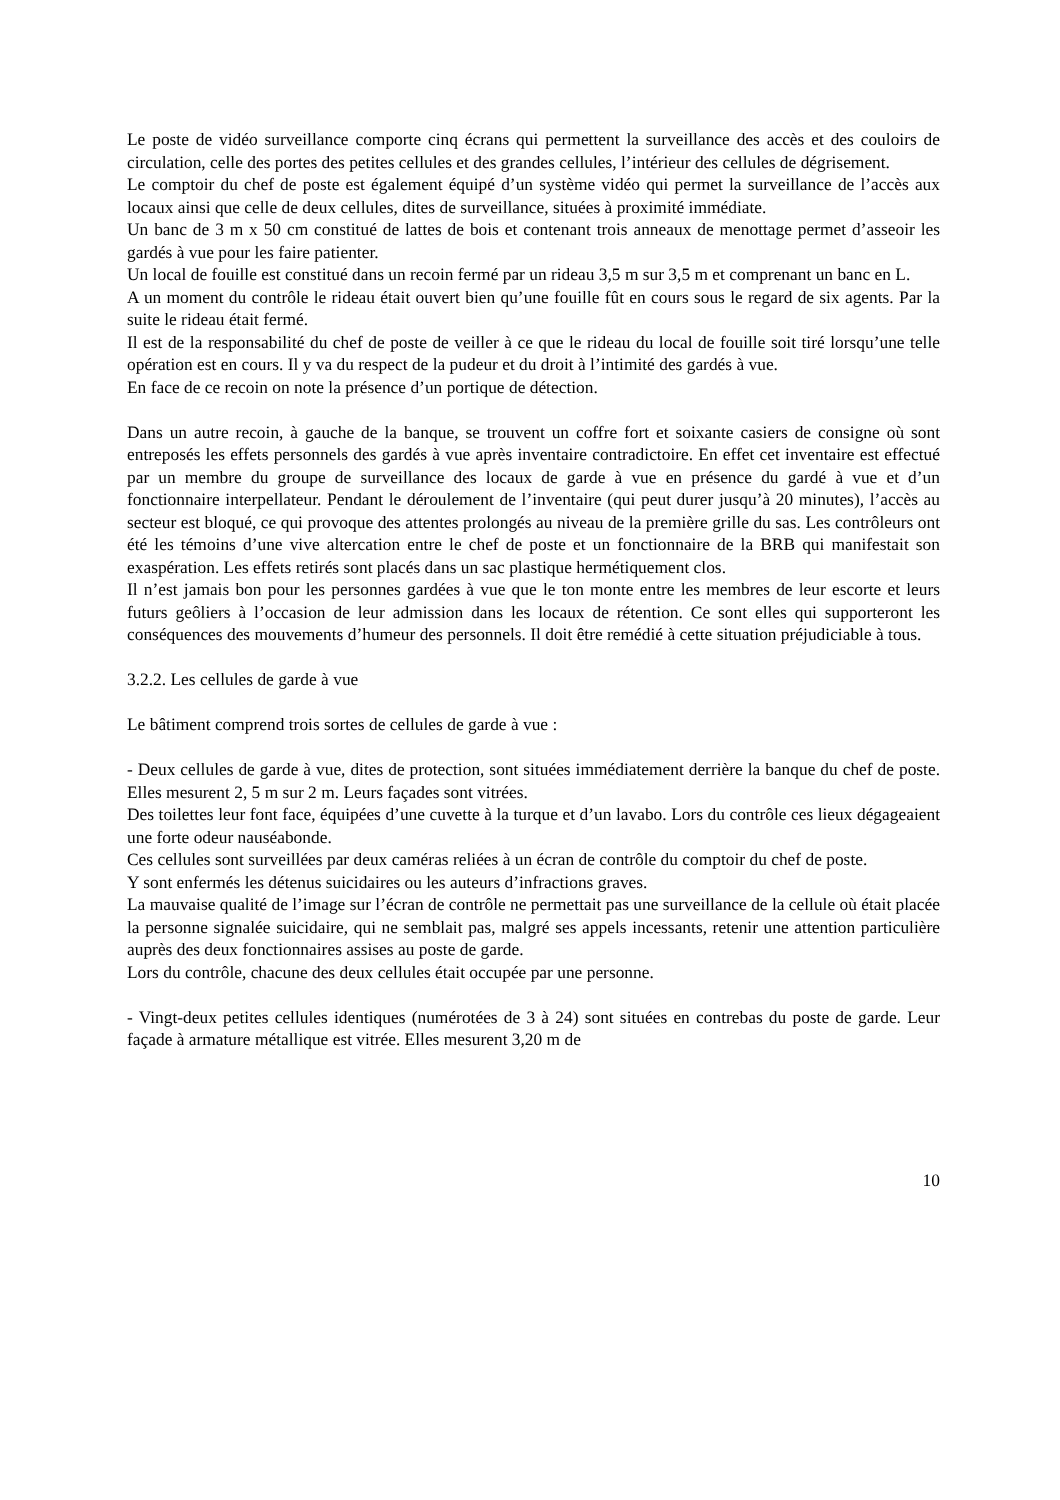Le poste de vidéo surveillance comporte cinq écrans qui permettent la surveillance des accès et des couloirs de circulation, celle des portes des petites cellules et des grandes cellules, l’intérieur des cellules de dégrisement.
Le comptoir du chef de poste est également équipé d’un système vidéo qui permet la surveillance de l’accès aux locaux ainsi que celle de deux cellules, dites de surveillance, situées à proximité immédiate.
Un banc de 3 m x 50 cm constitué de lattes de bois et contenant trois anneaux de menottage permet d’asseoir les gardés à vue pour les faire patienter.
Un local de fouille est constitué dans un recoin fermé par un rideau 3,5 m sur 3,5 m et comprenant un banc en L.
A un moment du contrôle le rideau était ouvert bien qu’une fouille fût en cours sous le regard de six agents. Par la suite le rideau était fermé.
Il est de la responsabilité du chef de poste de veiller à ce que le rideau du local de fouille soit tiré lorsqu’une telle opération est en cours. Il y va du respect de la pudeur et du droit à l’intimité des gardés à vue.
En face de ce recoin on note la présence d’un portique de détection.
Dans un autre recoin, à gauche de la banque, se trouvent un coffre fort et soixante casiers de consigne où sont entreposés les effets personnels des gardés à vue après inventaire contradictoire. En effet cet inventaire est effectué par un membre du groupe de surveillance des locaux de garde à vue en présence du gardé à vue et d’un fonctionnaire interpellateur. Pendant le déroulement de l’inventaire (qui peut durer jusqu’à 20 minutes), l’accès au secteur est bloqué, ce qui provoque des attentes prolongés au niveau de la première grille du sas. Les contrôleurs ont été les témoins d’une vive altercation entre le chef de poste et un fonctionnaire de la BRB qui manifestait son exaspération. Les effets retirés sont placés dans un sac plastique hermétiquement clos.
Il n’est jamais bon pour les personnes gardées à vue que le ton monte entre les membres de leur escorte et leurs futurs geôliers à l’occasion de leur admission dans les locaux de rétention. Ce sont elles qui supporteront les conséquences des mouvements d’humeur des personnels. Il doit être remédié à cette situation préjudiciable à tous.
3.2.2. Les cellules de garde à vue
Le bâtiment comprend trois sortes de cellules de garde à vue :
- Deux cellules de garde à vue, dites de protection, sont situées immédiatement derrière la banque du chef de poste. Elles mesurent 2, 5 m sur 2 m. Leurs façades sont vitrées.
Des toilettes leur font face, équipées d’une cuvette à la turque et d’un lavabo. Lors du contrôle ces lieux dégageaient une forte odeur nauséabonde.
Ces cellules sont surveillées par deux caméras reliées à un écran de contrôle du comptoir du chef de poste.
Y sont enfermés les détenus suicidaires ou les auteurs d’infractions graves.
La mauvaise qualité de l’image sur l’écran de contrôle ne permettait pas une surveillance de la cellule où était placée la personne signalée suicidaire, qui ne semblait pas, malgré ses appels incessants, retenir une attention particulière auprès des deux fonctionnaires assises au poste de garde.
Lors du contrôle, chacune des deux cellules était occupée par une personne.
- Vingt-deux petites cellules identiques (numérotées de 3 à 24) sont situées en contrebas du poste de garde. Leur façade à armature métallique est vitrée. Elles mesurent 3,20 m de
10